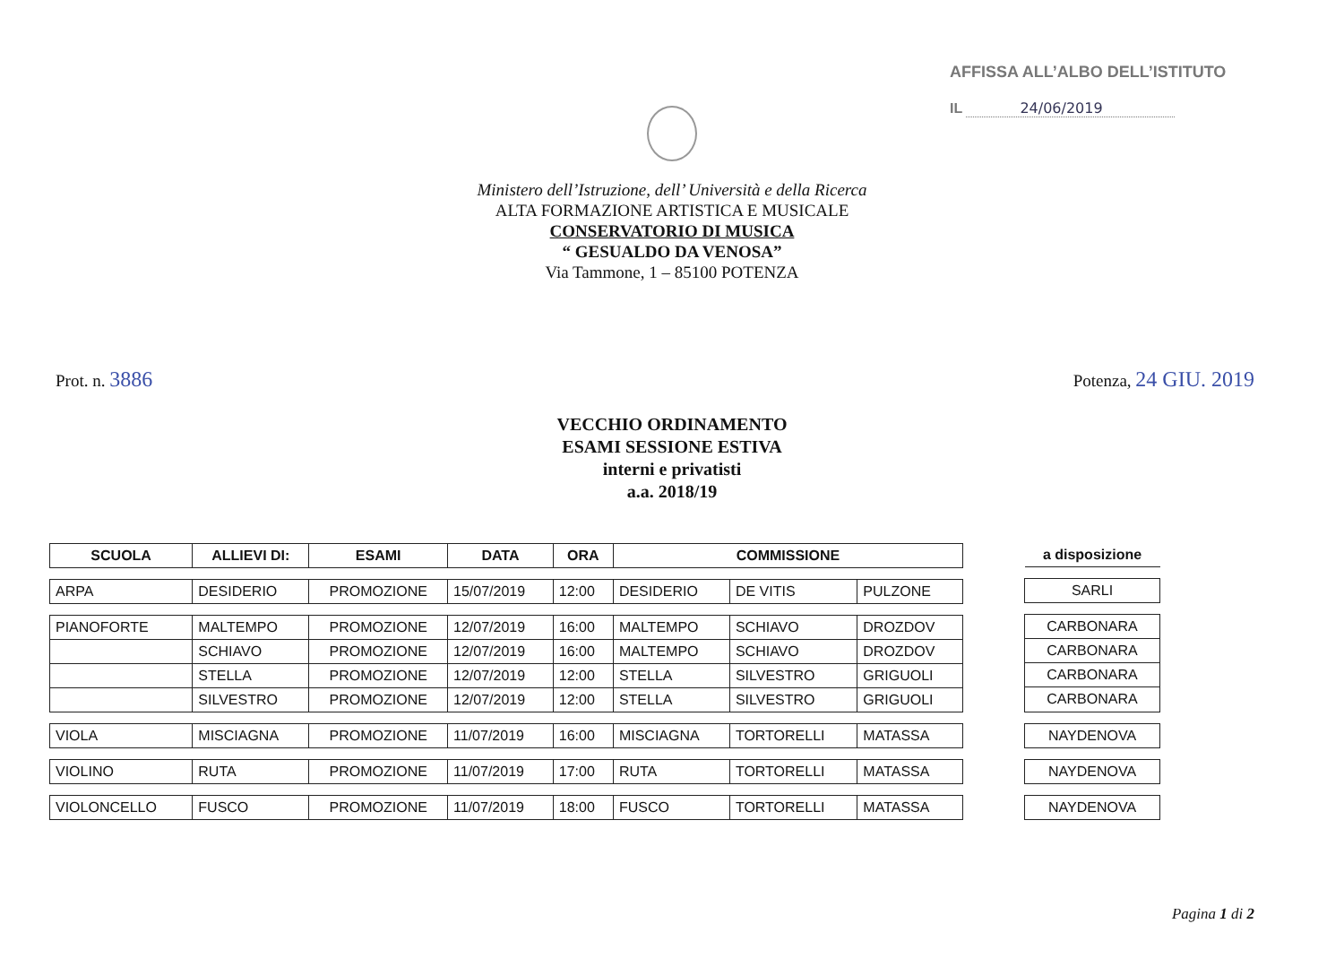AFFISSA ALL’ALBO DELL’ISTITUTO
IL 24/06/2019
Ministero dell’Istruzione, dell’ Università e della Ricerca
ALTA FORMAZIONE ARTISTICA E MUSICALE
CONSERVATORIO DI MUSICA
“ GESUALDO DA VENOSA”
Via Tammone, 1 – 85100 POTENZA
Prot. n. 3886
Potenza, 24 GIU. 2019
VECCHIO ORDINAMENTO
ESAMI SESSIONE ESTIVA
interni e privatisti
a.a. 2018/19
| SCUOLA | ALLIEVI DI: | ESAMI | DATA | ORA | COMMISSIONE | | |
| --- | --- | --- | --- | --- | --- | --- | --- |
| ARPA | DESIDERIO | PROMOZIONE | 15/07/2019 | 12:00 | DESIDERIO | DE VITIS | PULZONE |
| PIANOFORTE | MALTEMPO | PROMOZIONE | 12/07/2019 | 16:00 | MALTEMPO | SCHIAVO | DROZDOV |
| | SCHIAVO | PROMOZIONE | 12/07/2019 | 16:00 | MALTEMPO | SCHIAVO | DROZDOV |
| | STELLA | PROMOZIONE | 12/07/2019 | 12:00 | STELLA | SILVESTRO | GRIGUOLI |
| | SILVESTRO | PROMOZIONE | 12/07/2019 | 12:00 | STELLA | SILVESTRO | GRIGUOLI |
| VIOLA | MISCIAGNA | PROMOZIONE | 11/07/2019 | 16:00 | MISCIAGNA | TORTORELLI | MATASSA |
| VIOLINO | RUTA | PROMOZIONE | 11/07/2019 | 17:00 | RUTA | TORTORELLI | MATASSA |
| VIOLONCELLO | FUSCO | PROMOZIONE | 11/07/2019 | 18:00 | FUSCO | TORTORELLI | MATASSA |
| a disposizione |
| --- |
| SARLI |
| CARBONARA |
| CARBONARA |
| CARBONARA |
| CARBONARA |
| NAYDENOVA |
| NAYDENOVA |
| NAYDENOVA |
Pagina 1 di 2